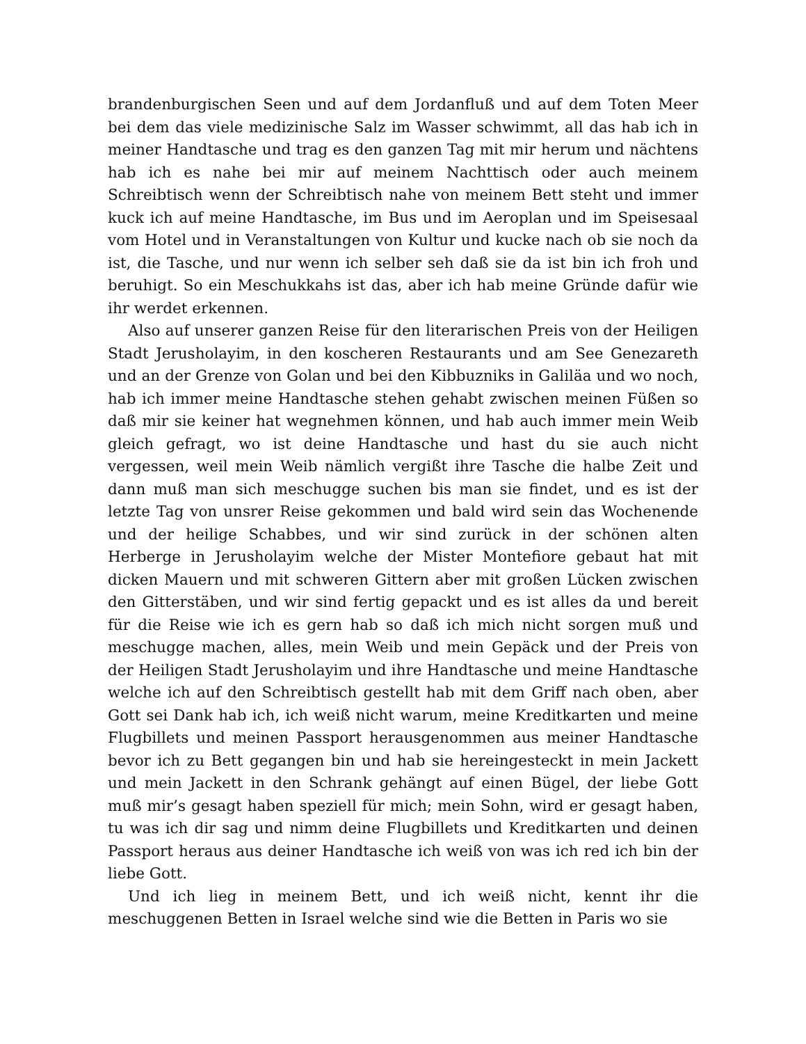brandenburgischen Seen und auf dem Jordanfluß und auf dem Toten Meer bei dem das viele medizinische Salz im Wasser schwimmt, all das hab ich in meiner Handtasche und trag es den ganzen Tag mit mir herum und nächtens hab ich es nahe bei mir auf meinem Nachttisch oder auch meinem Schreibtisch wenn der Schreibtisch nahe von meinem Bett steht und immer kuck ich auf meine Handtasche, im Bus und im Aeroplan und im Speisesaal vom Hotel und in Veranstaltungen von Kultur und kucke nach ob sie noch da ist, die Tasche, und nur wenn ich selber seh daß sie da ist bin ich froh und beruhigt. So ein Meschukkahs ist das, aber ich hab meine Gründe dafür wie ihr werdet erkennen.
Also auf unserer ganzen Reise für den literarischen Preis von der Heiligen Stadt Jerusholayim, in den koscheren Restaurants und am See Genezareth und an der Grenze von Golan und bei den Kibbuzniks in Galiläa und wo noch, hab ich immer meine Handtasche stehen gehabt zwischen meinen Füßen so daß mir sie keiner hat wegnehmen können, und hab auch immer mein Weib gleich gefragt, wo ist deine Handtasche und hast du sie auch nicht vergessen, weil mein Weib nämlich vergißt ihre Tasche die halbe Zeit und dann muß man sich meschugge suchen bis man sie findet, und es ist der letzte Tag von unsrer Reise gekommen und bald wird sein das Wochenende und der heilige Schabbes, und wir sind zurück in der schönen alten Herberge in Jerusholayim welche der Mister Montefiore gebaut hat mit dicken Mauern und mit schweren Gittern aber mit großen Lücken zwischen den Gitterstäben, und wir sind fertig gepackt und es ist alles da und bereit für die Reise wie ich es gern hab so daß ich mich nicht sorgen muß und meschugge machen, alles, mein Weib und mein Gepäck und der Preis von der Heiligen Stadt Jerusholayim und ihre Handtasche und meine Handtasche welche ich auf den Schreibtisch gestellt hab mit dem Griff nach oben, aber Gott sei Dank hab ich, ich weiß nicht warum, meine Kreditkarten und meine Flugbillets und meinen Passport herausgenommen aus meiner Handtasche bevor ich zu Bett gegangen bin und hab sie hereingesteckt in mein Jackett und mein Jackett in den Schrank gehängt auf einen Bügel, der liebe Gott muß mir’s gesagt haben speziell für mich; mein Sohn, wird er gesagt haben, tu was ich dir sag und nimm deine Flugbillets und Kreditkarten und deinen Passport heraus aus deiner Handtasche ich weiß von was ich red ich bin der liebe Gott.
Und ich lieg in meinem Bett, und ich weiß nicht, kennt ihr die meschuggenen Betten in Israel welche sind wie die Betten in Paris wo sie